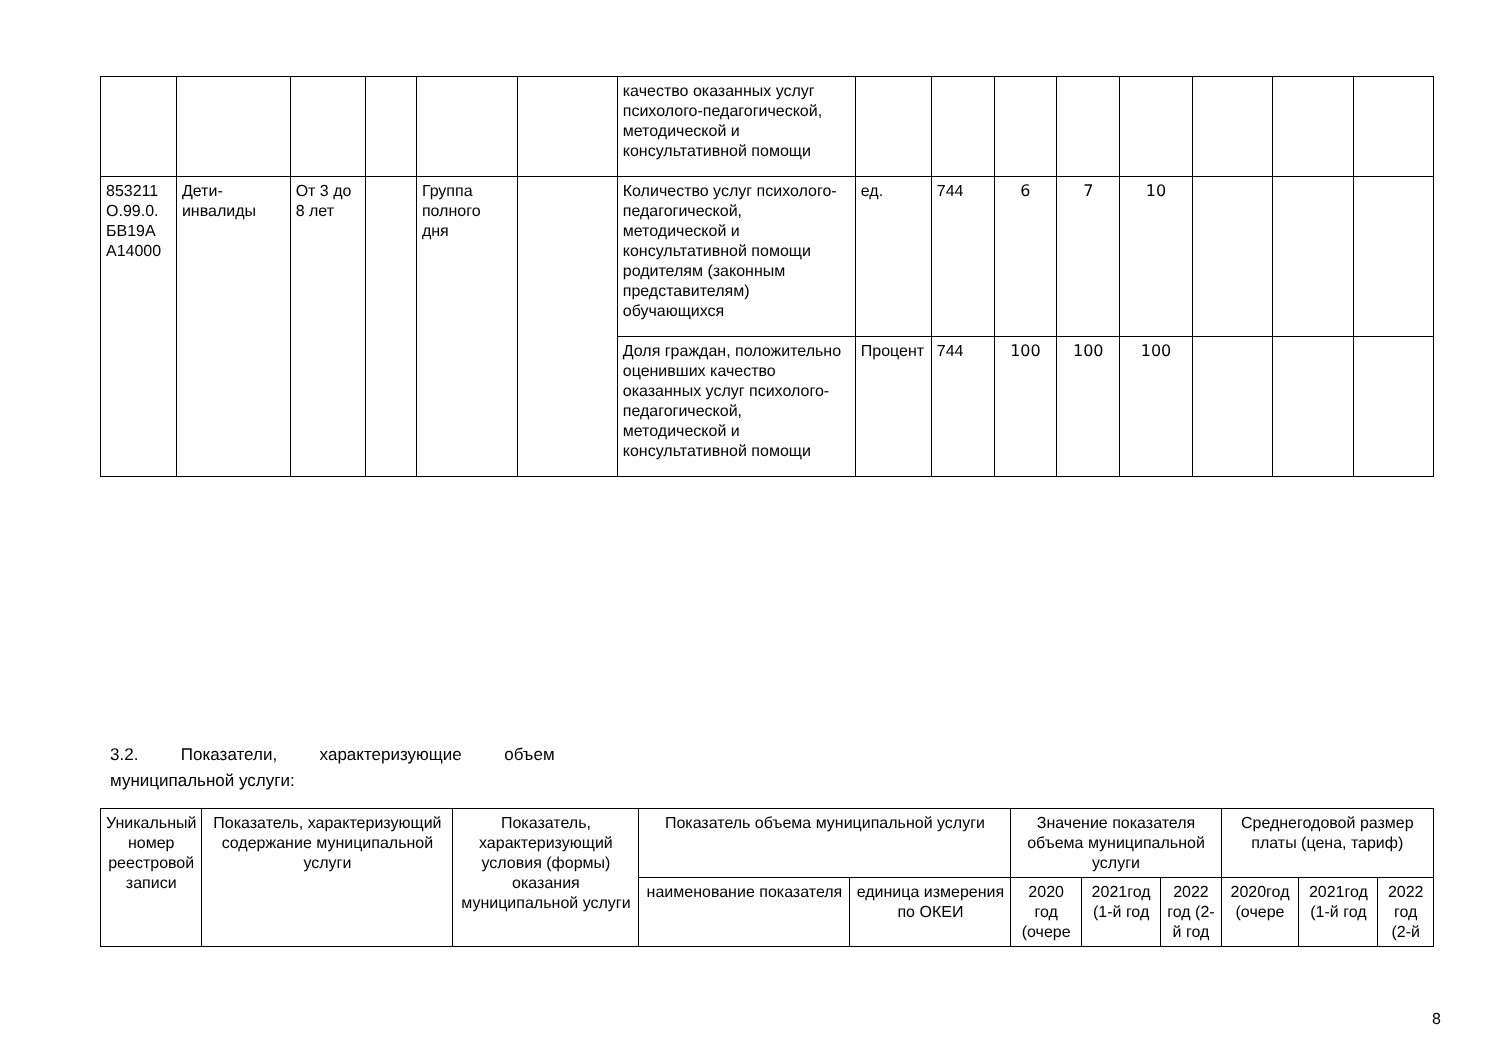| | | | | | | качество оказанных услуг психолого-педагогической, методической и консультативной помощи | | | | | | | | |
| 853211 О.99.0. БВ19А А14000 | Дети-инвалиды | От 3 до 8 лет | | Группа полного дня | | Количество услуг психолого-педагогической, методической и консультативной помощи родителям (законным представителям) обучающихся | ед. | 744 | 6 | 7 | 10 | | | |
| | | | | | | Доля граждан, положительно оценивших качество оказанных услуг психолого-педагогической, методической и консультативной помощи | Процент | 744 | 100 | 100 | 100 | | | |
3.2. Показатели, характеризующие объем
муниципальной услуги:
| Уникальный номер реестровой записи | Показатель, характеризующий содержание муниципальной услуги | Показатель, характеризующий условия (формы) оказания муниципальной услуги | Показатель объема муниципальной услуги | | Значение показателя объема муниципальной услуги | | | Среднегодовой размер платы (цена, тариф) | | |
| --- | --- | --- | --- | --- | --- | --- | --- | --- | --- | --- |
| | | | наименование показателя | единица измерения по ОКЕИ | 2020 год (очере | 2021год (1-й год | 2022 год (2-й год | 2020год (очере | 2021год (1-й год | 2022 год (2-й |
8